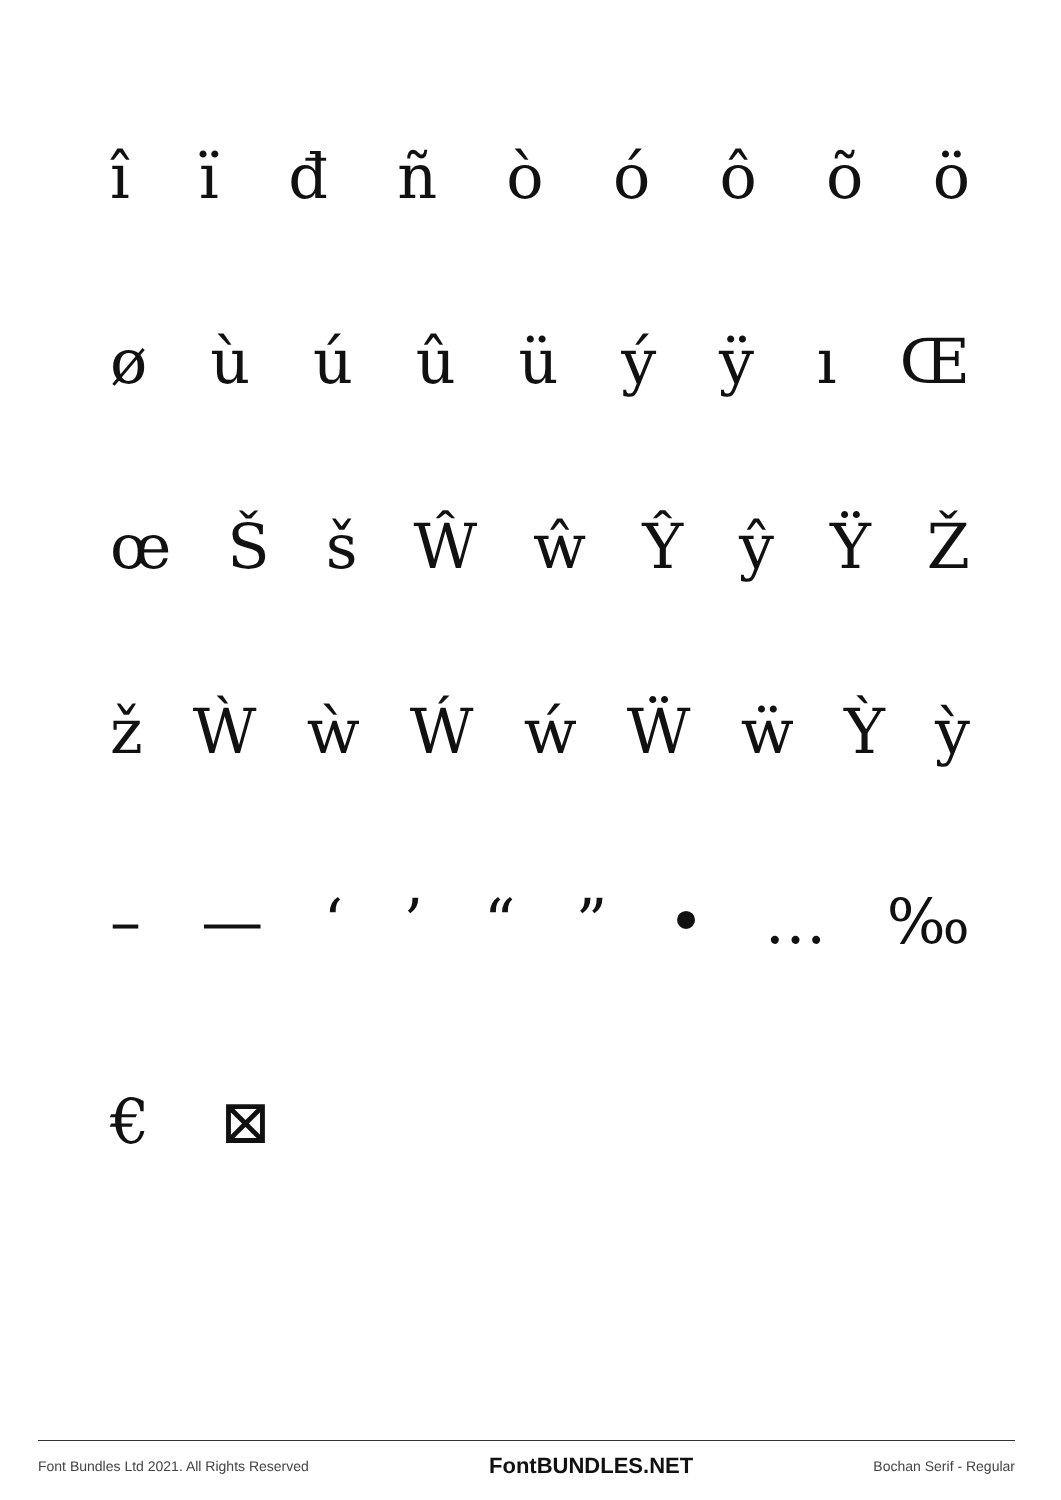î ï đ ñ ò ó ô õ ö
ø ù ú û ü ý ÿ ı Œ
œ Š š Ŵ ŵ Ŷ ŷ Ÿ Ž
ž Ẁ ẁ Ẃ ẃ Ẅ ẅ Ỳ ỳ
– — ‘ ’ “ ” • … ‰
€ ⊠
Font Bundles Ltd 2021. All Rights Reserved FontBUNDLES.NET Bochan Serif - Regular